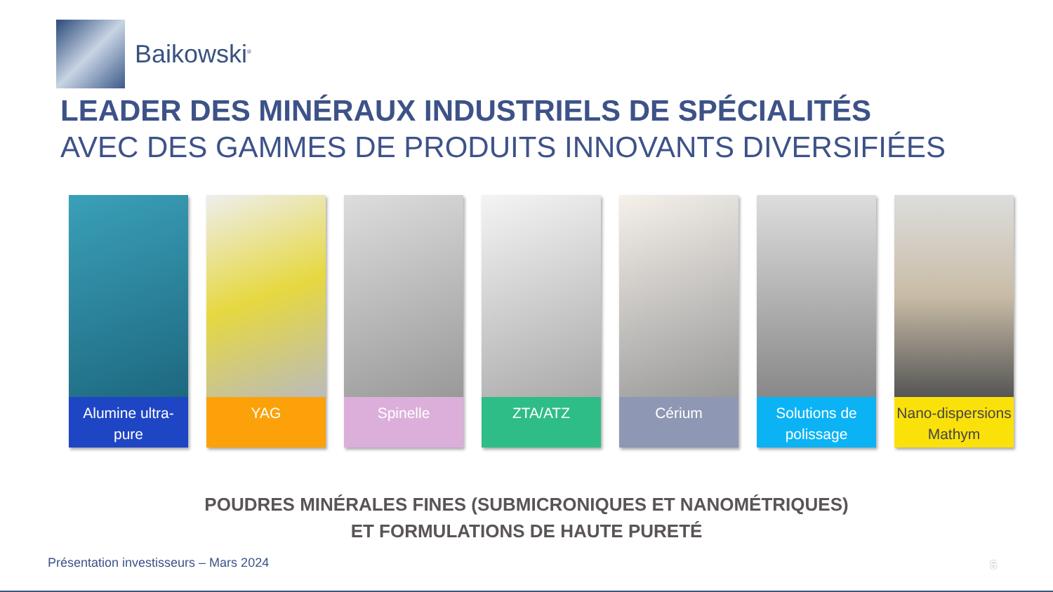Baikowski<sup>®</sup>
LEADER DES MINÉRAUX INDUSTRIELS DE SPÉCIALITÉS
AVEC DES GAMMES DE PRODUITS INNOVANTS DIVERSIFIÉES
Alumine ultra-pure
YAG Spinelle ZTA/ATZ Cérium Solutions de polissage
Nano-dispersions Mathym
POUDRES MINÉRALES FINES (SUBMICRONIQUES ET NANOMÉTRIQUES)
ET FORMULATIONS DE HAUTE PURETÉ
Présentation investisseurs – Mars 2024
5